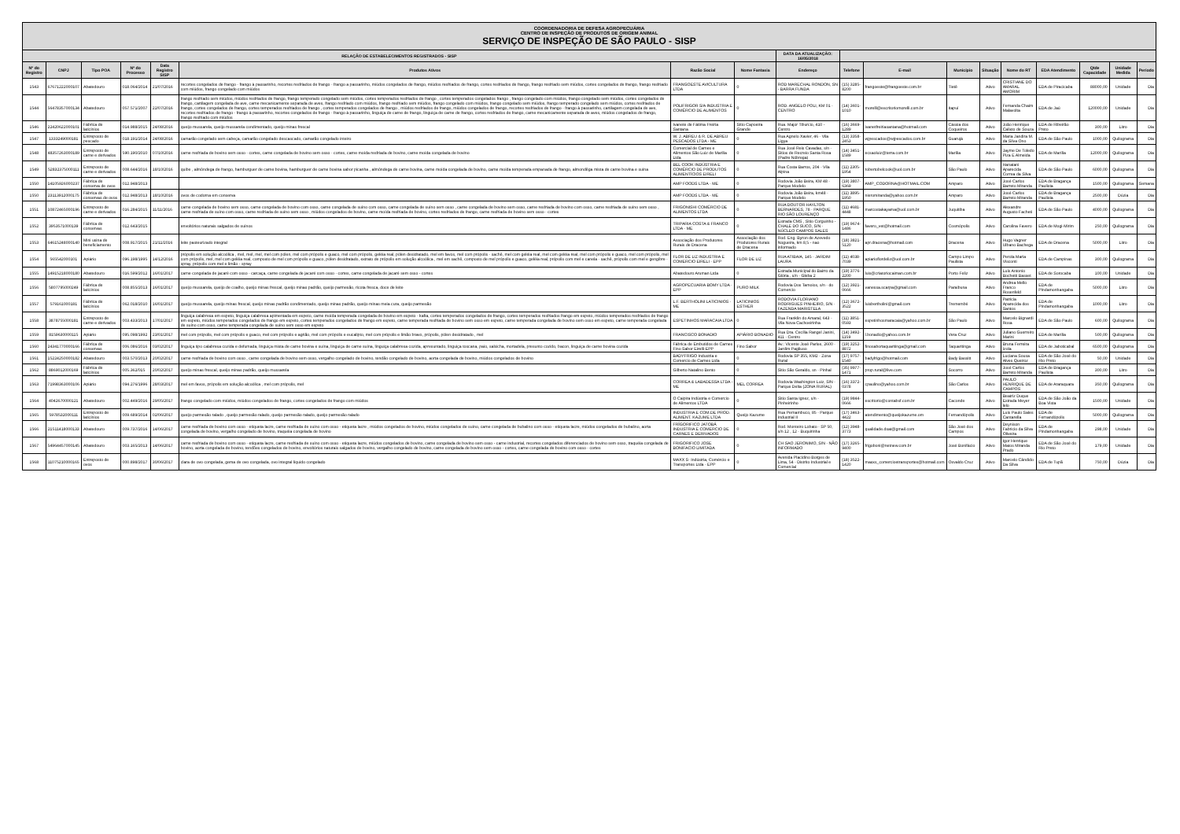| COORDENADORIA DE DEFESA AGROPECUÁRIA CENTRO DE INSPEÇÃO DE PRODUTOS DE ORIGEM ANIMAL SERVIÇO DE INSPEÇÃO DE SÃO PAULO - SISP | | | | | | | | | | | | | | | | | |
| RELAÇÃO DE ESTABELECIMENTOS REGISTRADOS - SISP | | | | | | | | DATA DA ATUALIZAÇÃO: 16/05/2018 | | | | | | | | | |
| Nº do Registro | CNPJ | Tipo POA | Nº do Processo | Data Registro SISP | Produtos Ativos | Razão Social | Nome Fantasia | Endereço | Telefone | E-mail | Município | Situação | Nome do RT | EDA Atendimento | Qtde Capacidade | Unidade Medida | Período |
| 1543 | 67671222000107 | Abatedouro | 018.064/2014 | 21/07/2016 | recortes congelados de frango - frango à passarinho, recortes resfriados de frango - frango a passarinho, miúdos congelados de frango, miúdos resfriados de frango, cortes resfriados de frango, frango resfriado sem miúdos, cortes congelados de frango, frango resfriado com miúdos, frango congelado com miúdos | FRANGOESTE AVICULTURA LTDA | 0 | ROD MARECHAL RONDON, SN - BARRA FUNDA | (15) 3285-8200 | frangoeste@frangoeste.com.br | Tietê | Ativo | CRISTIANE DO AMARAL AMORIM | EDA de Piracicaba | 88000,00 | Unidade | Dia |
| 1544 | 56478357000134 | Abatedouro | 057.571/2007 | 22/07/2016 | frango resfriado sem miúdos, miúdos resfriados de frango, frango temperado congelado sem miúdos, cortes temperados resfriados de frango , cortes temperados congelados frango , frango congelado com miúdos, frango congelado sem miúdos, cortes congelados de frango, cartilagem congelada de ave, carne mecanicamente separada de aves, frango resfriado com miúdos, frango resfriado sem miúdos, frango congelado com miúdos, frango congelado sem miúdos, frango temperado congelado sem miúdos, cortes resfriados de frango, cortes congelados de frango, cortes temperados resfriados de frango , cortes temperados congelados de frango , miúdos resfriados de frango, miúdos congelados de frango, recortes resfriados de frango - frango à passarinho, cartilagem congelada de ave, recortes resfriados de frango - frango à passarinho, recortes congelados de frango - frango à passarinho, linguiça de carne de frango, linguiça de carne de frango, cortes resfriados de frango, carne mecanicamente separada de aves, miúdos congelados de frango, frango resfriado com miúdos | POLIFRIGOR S/A INDUSTRIA E COMÉRCIO DE ALIMENTOS | 0 | ROD. ANGELO POLI, KM 01 - CENTRO | (14) 3601-1010 | morelli@escritoriomorelli.com.br | Itapuí | Ativo | Fernanda Chaim Malavolta | EDA de Jaú | 120000,00 | Unidade | Dia |
| 1546 | 22420622000101 | Fábrica de laticínios | 014.988/2015 | 24/08/2016 | queijo mussarela, queijo mussarela condimentado, queijo minas frescal | Ivanete de Fátima Freiria Santana | Sítio Capoeira Grande | Rua. Major Tiburcio, 410 - Centro | (16) 3669-1289 | ivanetfreiriasantana@hotmail.com | Cássia dos Coqueiros | Ativo | João Henrique Calixto de Souza | EDA de Ribeirão Preto | 300,00 | Litro | Dia |
| 1547 | 1333249000181 | Entreposto de pescado | 018.191/2014 | 24/08/2016 | camarão congelado sem cabeça, camarão congelado descascado, camarão congelado inteiro | W. J. ABREU & R. DE ABREU PESCADOS LTDA - ME | 0 | Rua Agnelo Xavier, 46 - Vila Ligya | (13) 3358-2453 | wjpescados@wjpescados.com.br | Guarujá | Ativo | Maria Jandira M. da Silva Ono | EDA de São Paulo | 1000,00 | Quilograma | Dia |
| 1548 | 48357263000189 | Entreposto de carne e derivados | 590.190/2010 | 07/10/2016 | carne resfriada de bovino sem osso - cortes, carne congelada de bovino sem osso - cortes, carne moída resfriada de bovino, carne moída congelada de bovino | Comercial de Carnes e Alimentos São Luiz de Marilia Ltda | 0 | Rua José Reis Cavadas, s/n - Sitios de Recreio Santa Rosa (Padre Nóbrega) | (14) 3451-1589 | ecsaoluiz@terra.com.br | Marília | Ativo | Jayme De Toledo Piza E Almeida | EDA de Marília | 12000,00 | Quilograma | Dia |
| 1549 | 52832375000111 | Entreposto de carne e derivados | 008.644/2016 | 18/10/2016 | quibe , almôndega de frango, hamburguer de carne bovina, hamburguer de carne bovina sabor picanha , almôndega de carne bovina, carne moída congelada de bovino, carne moída temperada empanada de frango, almondêga mista de carne bovina e suína | BEL COOK INDÚSTRIA E COMÉRCIO DE PRODUTOS ALIMENTÍCIOS EIRELI | 0 | Rua Costa Barros, 204 - Vila Alpina | (11) 2305-1954 | robertobelcook@uol.com.br | São Paulo | Ativo | Hanatani Aparecida Correa da Silva | EDA de São Paulo | 6000,00 | Quilograma | Dia |
| 1550 | 14105926000237 | Fábrica de conserva de ovos | 012.948/2013 | | | AMP FOODS LTDA - ME | 0 | Rodovia João Beira, KM 48 - Parque Modelo | (19) 3807-6369 | AMP_CODORNA@HOTMAIL.COM | Amparo | Ativo | José Carlos Barreto Miranda | EDA de Bragança Paulista | 1500,00 | Quilograma | Semana |
| 1550 | 23113912000175 | Fábrica de conservas de ovos | 012.948/2013 | 18/10/2016 | ovos de codorna em conserva | AMP FOODS LTDA - ME | 0 | Rodovia João Beira, km48 - Parque Modelo | (11) 3895-1950 | nieromiranda@yahoo.com.br | Amparo | Ativo | José Carlos Barreto Miranda | EDA de Bragança Paulista | 2500,00 | Dúzia | Dia |
| 1551 | 10872465000196 | Entreposto de carne e derivados | 016.284/2015 | 11/11/2016 | carne congelada de bovino sem osso, carne congelada de bovino com osso, carne congelada de suíno com osso, carne congelada de suíno sem osso , carne congelada de bovino sem osso, carne resfriada de bovino com osso, carne resfriada de suíno sem osso , carne resfriada de suíno com osso, carne resfriada de suíno sem osso , miúdos congelados de bovino, carne moída resfriada de bovino, cortes resfriados de frango, carne resfriada de bovino sem osso - cortes | FRIGONISHI COMÉRCIO DE ALIMENTOS LTDA | 0 | RUA DOUTOR HAYLTON BERNARDES, 78 - PARQUE RIO SÃO LOURENÇO | (11) 4681-4448 | marcostakayama@uol.com.br | Juquitiba | Ativo | Alexandre Augusto Facheti | EDA de São Paulo | 4000,00 | Quilograma | Dia |
| 1552 | 3953571000139 | Fábrica de conservas | 012.643/2015 | | envoltórios naturais salgados de suínos | TRIPARIA COSTA & FRANCO LTDA - ME | 0 | Estrada CMS , Sitio Corguinho - CHALE DO SUCO, S/N - NÚCLEO CAMPOS SALES | (19) 9674-1486 | favero_vet@hotmail.com | Cosmópolis | Ativo | Carolina Favero | EDA de Mogi-Mirim | 250,00 | Quilograma | Dia |
| 1553 | 64615248000140 | Mini usina de beneficiamento | 008.917/2015 | 21/11/2016 | leite pasteurizado integral | Associação dos Produtores Rurais de Dracena | Associação dos Produtores Rurais de Dracena | Rod. Eng. Byron de Azevedo Nogueira, km 8,5 - nao informado | (18) 3821-5120 | apr.dracena@hotmail.com | Dracena | Ativo | Hugo Vagner Ulbano Bachega | EDA de Dracena | 5000,00 | Litro | Dia |
| 1554 | 565542000101 | Apiário | 096.198/1995 | 14/12/2016 | própolis em solução alcoólica , mel, mel, mel, mel com pólen, mel com própolis e guaco, mel com própolis, geléia real, pólen desidratado, mel em favos, mel com própolis - sachê, mel com geléia real, mel com geléia real, mel com própolis e guaco, mel com própolis, mel com própolis, mel, mel com geléia real, composto de mel com própolis e guaco, pólen desidratado, extrato de própolis em solução alcoólica , mel em sachê, composto de mel própolis e guaco, geléia real, própolis com mel e canela - sachê, própolis com mel e gengibre - spray, própolis com mel e limão - spray | FLOR DE LIZ INDUSTRIA E COMERCIO EIRELI - EPP | FLOR DE LIZ | RUA ATIBAIA, 145 - JARDIM LAURA | (11) 4038-7039 | apiarioflordeliz@uol.com.br | Campo Limpo Paulista | Ativo | Perola Maria Visconti | EDA de Campinas | 300,00 | Quilograma | Dia |
| 1555 | 14915218000180 | Abatedouro | 016.599/2012 | 16/01/2017 | carne congelada de jacaré com osso - carcaça, carne congelada de jacaré com osso - cortes, carne congelada de jacaré sem osso - cortes | Abatedouro Aruman Ltda | 0 | Estrada Municipal do Bairro da Glória , s/n - Gleba 2 | (19) 3776-2200 | luis@criatoriocaiman.com.br | Porto Feliz | Ativo | Luís Antonio Bochetti Basset | EDA de Sorocaba | 100,00 | Unidade | Dia |
| 1556 | 5807795000249 | Fábrica de laticínios | 008.855/2013 | 16/01/2017 | queijo mussarela, queijo de coalho, queijo minas frescal, queijo minas padrão, queijo parmesão, ricota fresca, doce de leite | AGROPECUARIA BOMY LTDA - EPP | PURO MILK | Rodovia Dos Tamoios, s/n - do Comercio | (12) 3921-0666 | vanessa.scarpa@gmail.com | Paraibuna | Ativo | Andrea Mello Franco Rosenfeld | EDA de Pindamonhangaba | 5000,00 | Litro | Dia |
| 1557 | 579161000181 | Fábrica de laticínios | 062.018/2010 | 16/01/2017 | queijo mussarela, queijo minas frescal, queijo minas padrão condimentado, queijo minas padrão, queijo minas meia cura, queijo parmesão | L.F. BERTHOLINI LATICINIOS - ME | LATICINIOS ESTHER | RODOVIA FLORIANO RODRIGUES PINHEIRO, S/N - FAZENDA MARISTELA | (12) 3672-3522 | luisbertholini@gmail.com | Tremembé | Ativo | Patricia Aparecida dos Santos | EDA de Pindamonhangaba | 1000,00 | Litro | Dia |
| 1558 | 3878755000181 | Entreposto de carne e derivados | 003.433/2013 | 17/01/2017 | linguiça calabresa em espeto, linguiça calabresa apimentada em espeto, carne moída temperada congelada de bovino em espeto - kafta, cortes temperados congelados de frango, cortes temperados resfriados frango em espeto, miúdos temperados resfriados de frango em espeto, miúdos temperados congelados de frango em espeto, cortes temperados congelados de frango em espeto, carne temperada resfriada de bovino sem osso em espeto, carne temperada congelada de bovino sem osso em espeto, carne temperada congelada de suíno com osso, carne temperada congelada de suíno sem osso em espeto | ESPETINHOS MARACAIA LTDA | 0 | Rua Franklin do Amaral, 643 - Vila Nova Cachoeirinha | (11) 3851-0593 | espetinhosmaracaia@yahoo.com.br | São Paulo | Ativo | Marcelo Bignardi Rosa | EDA de São Paulo | 600,00 | Quilograma | Dia |
| 1559 | 8159630000115 | Apiário | 095.098/1992 | 23/01/2017 | mel com própolis, mel com própolis e guaco, mel com própolis e agrião, mel com própolis e eucalipto, mel com própolis e limão bravo, própolis, pólen desidratado , mel | FRANCISCO BONADIO | APIÁRIO BONADIO | Rua Dra. Cecília Rangel Janini, 411 - Centro | (14) 3492-1159 | l.bonadio@yahoo.com.br | Vera Cruz | Ativo | Juliano Guerreiro Marini | EDA de Marília | 500,00 | Quilograma | Dia |
| 1560 | 24341770000166 | Fábrica de conservas | 006.086/2016 | 03/02/2017 | linguiça tipo calabresa cozida e defumada, linguiça mista de carne bovina e suína, linguiça de carne suína, linguiça calabresa cozida, apresuntado, linguiça toscana, paio, salsicha, mortadela, presunto cozido, bacon, linguiça de carne bovina cozida | Fábrica de Embutidos de Carnes Fino Sabor Eirelli-EPP | Fino Sabor | Av.: Vicente José Parise, 2600 - Jardim Pagliuso | (19) 3252-8872 | finosabortaquaritinga@gmail.com | Taquaritinga | Ativo | Bruna Ferreira Izola | EDA de Jaboticabal | 6500,00 | Quilograma | Dia |
| 1561 | 15224250000182 | Abatedouro | 003.570/2013 | 20/02/2017 | carne resfriada de bovino com osso , carne congelada de bovino sem osso, vergalho congelado de bovino, tendão congelado de bovino, aorta congelada de bovino, miúdos congelados de bovino | BADYFRIGO Industria e Comercio de Carnes Ltda | 0 | Rodovia SP 355, KM2 - Zona Rural | (17) 9757-1540 | badyfrigo@hotmail.com | Bady Bassitt | Ativo | Luciana Sousa Alves Queiroz | EDA de São José do Rio Preto | 50,00 | Unidade | Dia |
| 1562 | 8869012000169 | Fábrica de laticínios | 005.362/015 | 20/02/2017 | queijo minas frescal, queijo minas padrão, queijo mussarela | Gilberto Natalino Bento | 0 | Sitio São Geraldo, sn - Pinhal | (35) 9977-1471 | prop.rural@live.com | Socorro | Ativo | José Carlos Barreto Miranda | EDA de Bragança Paulista | 300,00 | Litro | Dia |
| 1563 | 71998363000106 | Apiário | 094.276/1996 | 28/03/2017 | mel em favos, própolis em solução alcoólica , mel com própolis, mel | CORREA & LABADESSA LTDA - ME | MEL CORREA | Rodovia Washington Luiz, S/N - Parque Delta (ZONA RURAL) | (16) 3372-0378 | cpaulino@yahoo.com.br | São Carlos | Ativo | PAULO HENRIQUE DE CAMPOS | EDA de Araraquara | 350,00 | Quilograma | Dia |
| 1564 | 4042670000121 | Abatedouro | 002.449/2016 | 29/05/2017 | frango congelado com miúdos, miúdos congelados de frango, cortes congelados de frango com miúdos | O Caipira Indústria e Comercio de Alimentos LTDA | 0 | Sitio Santa Ignez, s/n - Pinheirinho | (19) 9844-0666 | escritorio@contabsf.com.br | Caconde | Ativo | Beatriz Duque Estrada Meyer lelo | EDA de São João da Boa Vista | 1500,00 | Unidade | Dia |
| 1565 | 5978532000111 | Entreposto de laticínios | 009.689/2014 | 02/06/2017 | queijo parmesão ralado , queijo parmesão ralado, queijo parmesão ralado, queijo parmesão ralado | INDUSTRIA E COM.DE PROD. ALIMENT. KAZUME LTDA | Queijo Kazume | Rua Pernambuco, 85 - Parque Industrial II | (17) 3463-4422 | atendimento@queijokazume.om | Fernandópolis | Ativo | Luís Paulo Sales Cantarella | EDA de Fernandópolis | 5000,00 | Quilograma | Dia |
| 1566 | 21511418000133 | Abatedouro | 009.737/2016 | 14/06/2017 | carne resfriada de bovino com osso - etiqueta lacre, carne resfriada de suíno com osso - etiqueta lacre , miúdos congelados de bovino, miúdos congelados de suíno, carne congelada de bubalino com osso - etiqueta lacre, miúdos congelados de bubalino, aorta congelada de bovino, vergalho congelado de bovino, traquéia congelada de bovino | FRÍGORIFICO JATOBÁ INDUSTRIA E COMERCIO DE CARNES E DERIVADOS | 0 | Rod. Monteiro Lobato - SP 50, s/n 12 , 12 - Buquirinha | (12) 3948-3773 | qualidade.dsat@gmail.com | São José dos Campos | Ativo | Deynison Fabricio da Silva Oliveira | EDA de Pindamonhangaba | 298,00 | Unidade | Dia |
| 1567 | 54964457000145 | Abatedouro | 003.165/2013 | 14/06/2017 | carne resfriada de bovino com osso - etiqueta lacre, carne resfriada de suíno com osso - etiqueta lacre, miúdos congelados de bovino, carne congelada de bovino sem osso - carne industrial, recortes congelados diferenciados de bovino sem osso, traquéia congelada de bovino, aorta congelada de bovino, tendões congelados de bovino, envoltórios naturais salgados de bovino, vergalho congelado de bovino, carne congelada de bovino sem osso - cortes, carne congelada de bovino com osso - cortes | FRIGORIFICO JOSE BONIFACIO LIMITADA | 0 | CH SAO JERONIMO, S/N - NÃO INFORMADO | (17) 3265-9400 | frigoboni@netnew.com.br | José Bonifácio | Ativo | Igor Henrique Matos Miranda Prado | EDA de São José do Rio Preto | 179,00 | Unidade | Dia |
| 1568 | 11075210000165 | Entreposto de ovos | 000.898/2017 | 30/06/2017 | clara de ovo congelada, gema de ovo congelada, ovo integral líquido congelado | MAXX S- Indústria, Comércio e Transportes Ltda - EPP | 0 | Avenida Placidino Borges de Lima, 54 - Distrito Industrial e Comercial | (18) 3522-1420 | maxxs_comercioetransportes@hotmail.com | Osvaldo Cruz | Ativo | Marcelo Cândido Da Silva | EDA de Tupã | 750,00 | Dúzia | Dia |